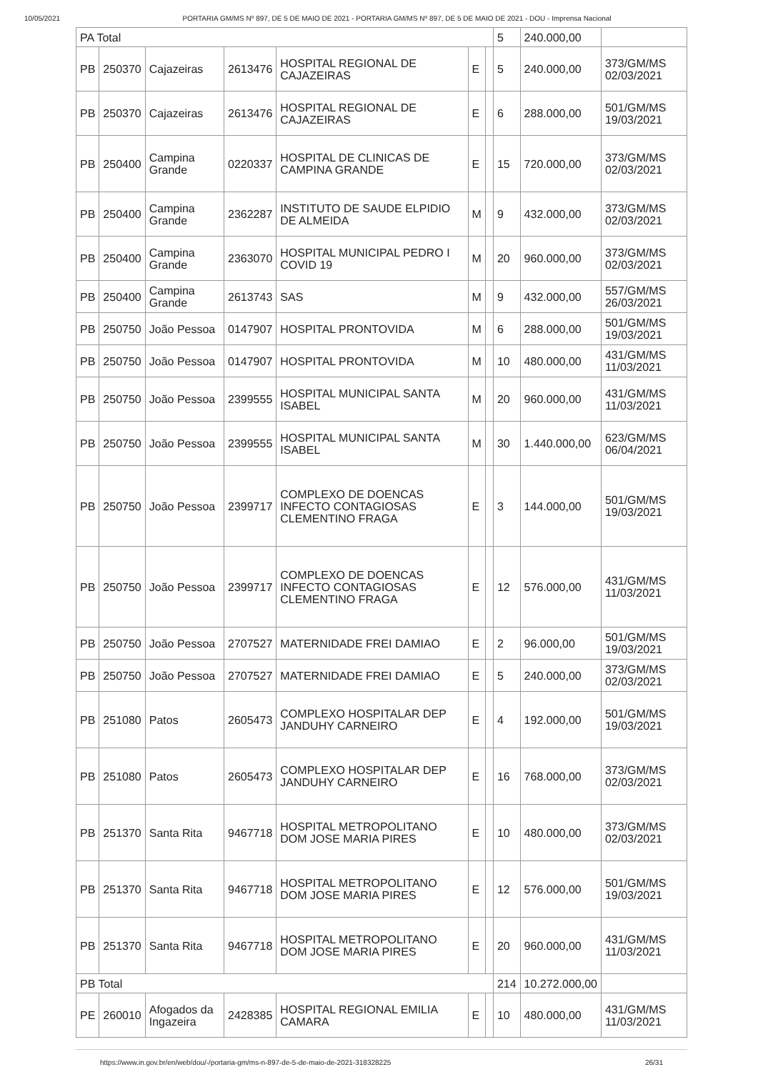10/05/2021 PORTARIA GM/MS Nº 897, DE 5 DE MAIO DE 2021 - PORTARIA GM/MS Nº 897, DE 5 DE MAIO DE 2021 - DOU - Imprensa Nacional
| PA Total | | | | | | | 5 | 240.000,00 | |
| PB | 250370 | Cajazeiras | 2613476 | HOSPITAL REGIONAL DE CAJAZEIRAS | E | | 5 | 240.000,00 | 373/GM/MS 02/03/2021 |
| PB | 250370 | Cajazeiras | 2613476 | HOSPITAL REGIONAL DE CAJAZEIRAS | E | | 6 | 288.000,00 | 501/GM/MS 19/03/2021 |
| PB | 250400 | Campina Grande | 0220337 | HOSPITAL DE CLINICAS DE CAMPINA GRANDE | E | | 15 | 720.000,00 | 373/GM/MS 02/03/2021 |
| PB | 250400 | Campina Grande | 2362287 | INSTITUTO DE SAUDE ELPIDIO DE ALMEIDA | M | | 9 | 432.000,00 | 373/GM/MS 02/03/2021 |
| PB | 250400 | Campina Grande | 2363070 | HOSPITAL MUNICIPAL PEDRO I COVID 19 | M | | 20 | 960.000,00 | 373/GM/MS 02/03/2021 |
| PB | 250400 | Campina Grande | 2613743 | SAS | M | | 9 | 432.000,00 | 557/GM/MS 26/03/2021 |
| PB | 250750 | João Pessoa | 0147907 | HOSPITAL PRONTOVIDA | M | | 6 | 288.000,00 | 501/GM/MS 19/03/2021 |
| PB | 250750 | João Pessoa | 0147907 | HOSPITAL PRONTOVIDA | M | | 10 | 480.000,00 | 431/GM/MS 11/03/2021 |
| PB | 250750 | João Pessoa | 2399555 | HOSPITAL MUNICIPAL SANTA ISABEL | M | | 20 | 960.000,00 | 431/GM/MS 11/03/2021 |
| PB | 250750 | João Pessoa | 2399555 | HOSPITAL MUNICIPAL SANTA ISABEL | M | | 30 | 1.440.000,00 | 623/GM/MS 06/04/2021 |
| PB | 250750 | João Pessoa | 2399717 | COMPLEXO DE DOENCAS INFECTO CONTAGIOSAS CLEMENTINO FRAGA | E | | 3 | 144.000,00 | 501/GM/MS 19/03/2021 |
| PB | 250750 | João Pessoa | 2399717 | COMPLEXO DE DOENCAS INFECTO CONTAGIOSAS CLEMENTINO FRAGA | E | | 12 | 576.000,00 | 431/GM/MS 11/03/2021 |
| PB | 250750 | João Pessoa | 2707527 | MATERNIDADE FREI DAMIAO | E | | 2 | 96.000,00 | 501/GM/MS 19/03/2021 |
| PB | 250750 | João Pessoa | 2707527 | MATERNIDADE FREI DAMIAO | E | | 5 | 240.000,00 | 373/GM/MS 02/03/2021 |
| PB | 251080 | Patos | 2605473 | COMPLEXO HOSPITALAR DEP JANDUHY CARNEIRO | E | | 4 | 192.000,00 | 501/GM/MS 19/03/2021 |
| PB | 251080 | Patos | 2605473 | COMPLEXO HOSPITALAR DEP JANDUHY CARNEIRO | E | | 16 | 768.000,00 | 373/GM/MS 02/03/2021 |
| PB | 251370 | Santa Rita | 9467718 | HOSPITAL METROPOLITANO DOM JOSE MARIA PIRES | E | | 10 | 480.000,00 | 373/GM/MS 02/03/2021 |
| PB | 251370 | Santa Rita | 9467718 | HOSPITAL METROPOLITANO DOM JOSE MARIA PIRES | E | | 12 | 576.000,00 | 501/GM/MS 19/03/2021 |
| PB | 251370 | Santa Rita | 9467718 | HOSPITAL METROPOLITANO DOM JOSE MARIA PIRES | E | | 20 | 960.000,00 | 431/GM/MS 11/03/2021 |
| PB Total | | | | | | | 214 | 10.272.000,00 | |
| PE | 260010 | Afogados da Ingazeira | 2428385 | HOSPITAL REGIONAL EMILIA CAMARA | E | | 10 | 480.000,00 | 431/GM/MS 11/03/2021 |
https://www.in.gov.br/en/web/dou/-/portaria-gm/ms-n-897-de-5-de-maio-de-2021-318328225 26/31